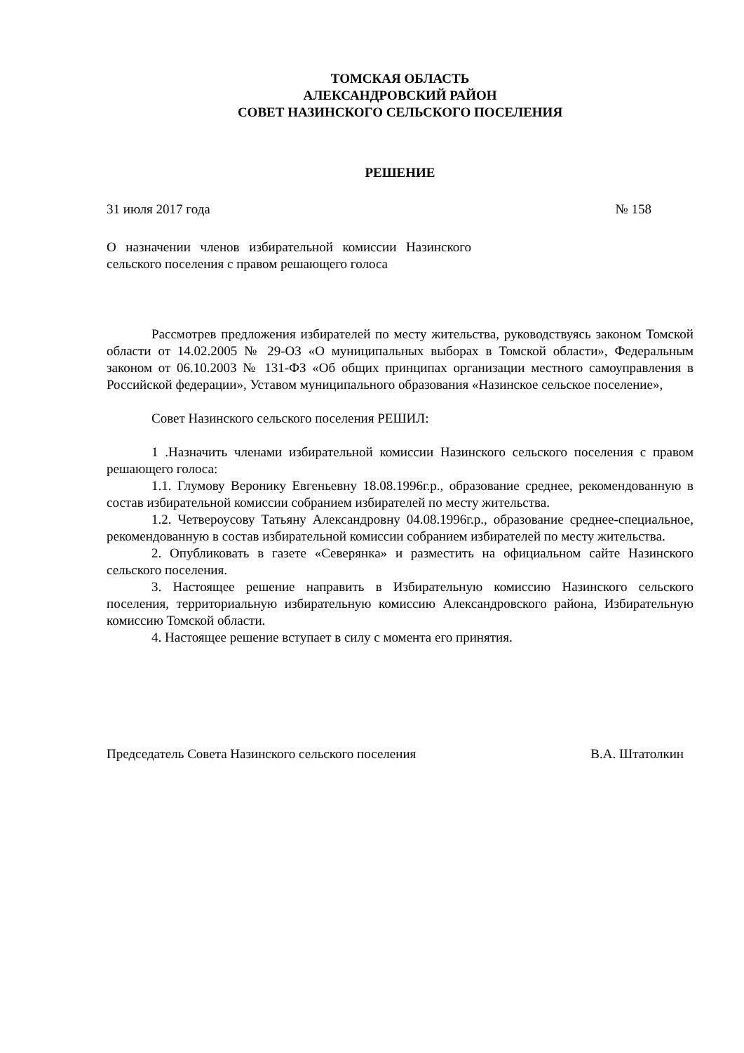ТОМСКАЯ ОБЛАСТЬ
АЛЕКСАНДРОВСКИЙ РАЙОН
СОВЕТ НАЗИНСКОГО СЕЛЬСКОГО ПОСЕЛЕНИЯ
РЕШЕНИЕ
31 июля 2017 года № 158
О назначении членов избирательной комиссии Назинского сельского поселения с правом решающего голоса
Рассмотрев предложения избирателей по месту жительства, руководствуясь законом Томской области от 14.02.2005 № 29-ОЗ «О муниципальных выборах в Томской области», Федеральным законом от 06.10.2003 № 131-ФЗ «Об общих принципах организации местного самоуправления в Российской федерации», Уставом муниципального образования «Назинское сельское поселение»,
Совет Назинского сельского поселения РЕШИЛ:
1 .Назначить членами избирательной комиссии Назинского сельского поселения с правом решающего голоса:
1.1. Глумову Веронику Евгеньевну 18.08.1996г.р., образование среднее, рекомендованную в состав избирательной комиссии собранием избирателей по месту жительства.
1.2. Четвероусову Татьяну Александровну 04.08.1996г.р., образование среднее-специальное, рекомендованную в состав избирательной комиссии собранием избирателей по месту жительства.
2. Опубликовать в газете «Северянка» и разместить на официальном сайте Назинского сельского поселения.
3. Настоящее решение направить в Избирательную комиссию Назинского сельского поселения, территориальную избирательную комиссию Александровского района, Избирательную комиссию Томской области.
4. Настоящее решение вступает в силу с момента его принятия.
Председатель Совета Назинского сельского поселения В.А. Штатолкин